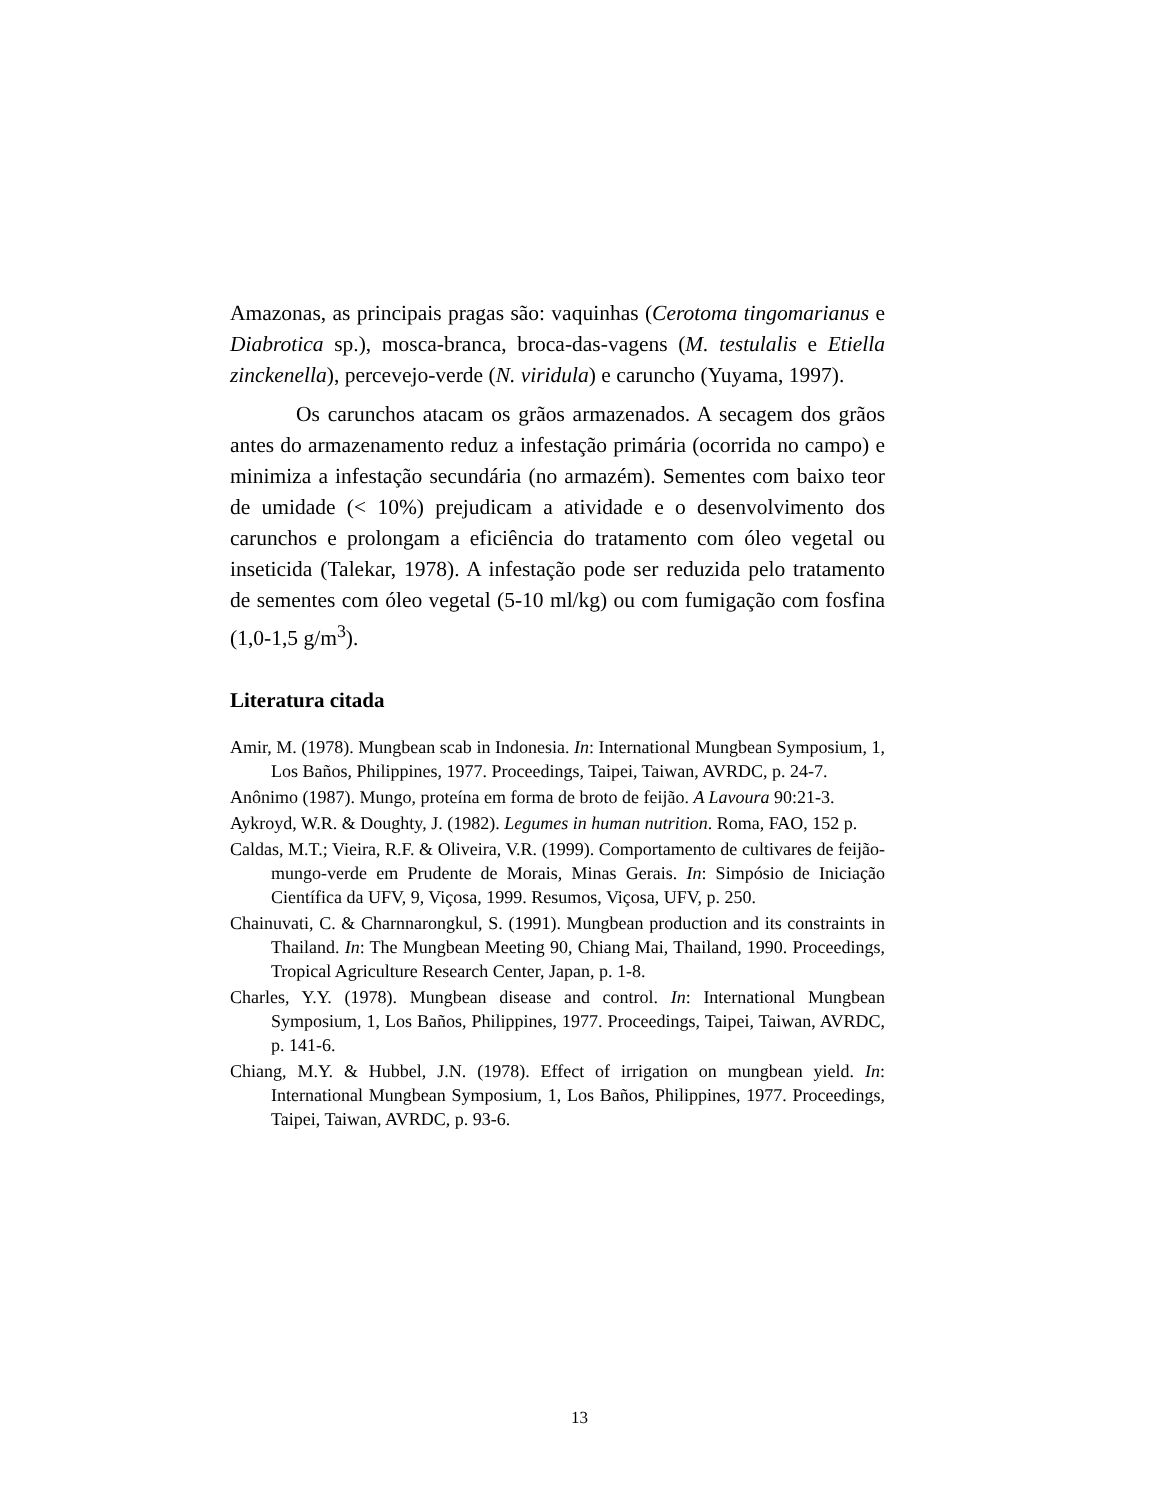Amazonas, as principais pragas são: vaquinhas (Cerotoma tingomarianus e Diabrotica sp.), mosca-branca, broca-das-vagens (M. testulalis e Etiella zinckenella), percevejo-verde (N. viridula) e caruncho (Yuyama, 1997).
Os carunchos atacam os grãos armazenados. A secagem dos grãos antes do armazenamento reduz a infestação primária (ocorrida no campo) e minimiza a infestação secundária (no armazém). Sementes com baixo teor de umidade (< 10%) prejudicam a atividade e o desenvolvimento dos carunchos e prolongam a eficiência do tratamento com óleo vegetal ou inseticida (Talekar, 1978). A infestação pode ser reduzida pelo tratamento de sementes com óleo vegetal (5-10 ml/kg) ou com fumigação com fosfina (1,0-1,5 g/m<sup>3</sup>).
Literatura citada
Amir, M. (1978). Mungbean scab in Indonesia. In: International Mungbean Symposium, 1, Los Baños, Philippines, 1977. Proceedings, Taipei, Taiwan, AVRDC, p. 24-7.
Anônimo (1987). Mungo, proteína em forma de broto de feijão. A Lavoura 90:21-3.
Aykroyd, W.R. & Doughty, J. (1982). Legumes in human nutrition. Roma, FAO, 152 p.
Caldas, M.T.; Vieira, R.F. & Oliveira, V.R. (1999). Comportamento de cultivares de feijão-mungo-verde em Prudente de Morais, Minas Gerais. In: Simpósio de Iniciação Científica da UFV, 9, Viçosa, 1999. Resumos, Viçosa, UFV, p. 250.
Chainuvati, C. & Charnnarongkul, S. (1991). Mungbean production and its constraints in Thailand. In: The Mungbean Meeting 90, Chiang Mai, Thailand, 1990. Proceedings, Tropical Agriculture Research Center, Japan, p. 1-8.
Charles, Y.Y. (1978). Mungbean disease and control. In: International Mungbean Symposium, 1, Los Baños, Philippines, 1977. Proceedings, Taipei, Taiwan, AVRDC, p. 141-6.
Chiang, M.Y. & Hubbel, J.N. (1978). Effect of irrigation on mungbean yield. In: International Mungbean Symposium, 1, Los Baños, Philippines, 1977. Proceedings, Taipei, Taiwan, AVRDC, p. 93-6.
13